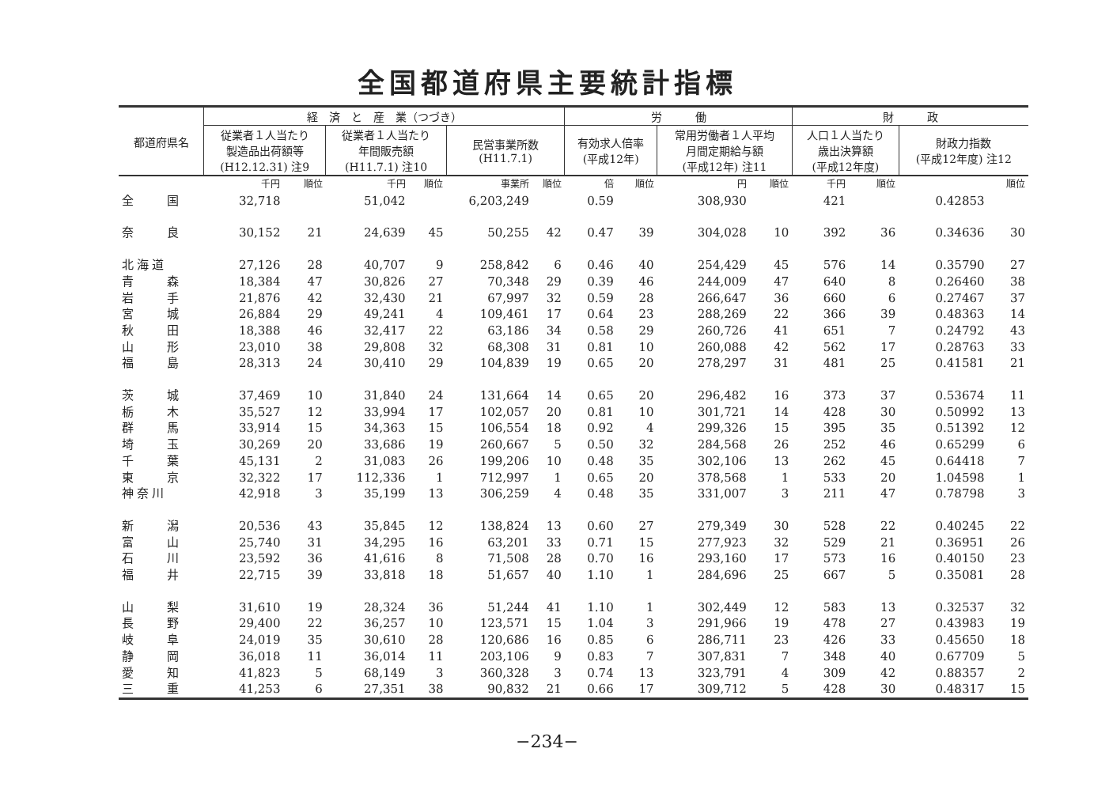全国都道府県主要統計指標
| 都道府県名 | 経 済 と 産 業（つづき） | | | | | | 労 働 | | | | 財 政 | | | |
| --- | --- | --- | --- | --- | --- | --- | --- | --- | --- | --- | --- | --- | --- | --- |
| | 従業者１人当たり 製造品出荷額等 (H12.12.31) 注9 | | 従業者１人当たり 年間販売額 (H11.7.1) 注10 | | 民営事業所数 (H11.7.1) | | 有効求人倍率 (平成12年) | | 常用労働者１人平均 月間定期給与額 (平成12年) 注11 | | 人口１人当たり 歳出決算額 (平成12年度) | | 財政力指数 (平成12年度) 注12 | |
| | 千円 | 順位 | 千円 | 順位 | 事業所 | 順位 | 倍 | 順位 | 円 | 順位 | 千円 | 順位 | | 順位 |
| 全 国 | 32,718 | | 51,042 | | 6,203,249 | | 0.59 | | 308,930 | | 421 | | 0.42853 | |
| 奈 良 | 30,152 | 21 | 24,639 | 45 | 50,255 | 42 | 0.47 | 39 | 304,028 | 10 | 392 | 36 | 0.34636 | 30 |
| 北海道 | 27,126 | 28 | 40,707 | 9 | 258,842 | 6 | 0.46 | 40 | 254,429 | 45 | 576 | 14 | 0.35790 | 27 |
| 青 森 | 18,384 | 47 | 30,826 | 27 | 70,348 | 29 | 0.39 | 46 | 244,009 | 47 | 640 | 8 | 0.26460 | 38 |
| 岩 手 | 21,876 | 42 | 32,430 | 21 | 67,997 | 32 | 0.59 | 28 | 266,647 | 36 | 660 | 6 | 0.27467 | 37 |
| 宮 城 | 26,884 | 29 | 49,241 | 4 | 109,461 | 17 | 0.64 | 23 | 288,269 | 22 | 366 | 39 | 0.48363 | 14 |
| 秋 田 | 18,388 | 46 | 32,417 | 22 | 63,186 | 34 | 0.58 | 29 | 260,726 | 41 | 651 | 7 | 0.24792 | 43 |
| 山 形 | 23,010 | 38 | 29,808 | 32 | 68,308 | 31 | 0.81 | 10 | 260,088 | 42 | 562 | 17 | 0.28763 | 33 |
| 福 島 | 28,313 | 24 | 30,410 | 29 | 104,839 | 19 | 0.65 | 20 | 278,297 | 31 | 481 | 25 | 0.41581 | 21 |
| 茨 城 | 37,469 | 10 | 31,840 | 24 | 131,664 | 14 | 0.65 | 20 | 296,482 | 16 | 373 | 37 | 0.53674 | 11 |
| 栃 木 | 35,527 | 12 | 33,994 | 17 | 102,057 | 20 | 0.81 | 10 | 301,721 | 14 | 428 | 30 | 0.50992 | 13 |
| 群 馬 | 33,914 | 15 | 34,363 | 15 | 106,554 | 18 | 0.92 | 4 | 299,326 | 15 | 395 | 35 | 0.51392 | 12 |
| 埼 玉 | 30,269 | 20 | 33,686 | 19 | 260,667 | 5 | 0.50 | 32 | 284,568 | 26 | 252 | 46 | 0.65299 | 6 |
| 千 葉 | 45,131 | 2 | 31,083 | 26 | 199,206 | 10 | 0.48 | 35 | 302,106 | 13 | 262 | 45 | 0.64418 | 7 |
| 東 京 | 32,322 | 17 | 112,336 | 1 | 712,997 | 1 | 0.65 | 20 | 378,568 | 1 | 533 | 20 | 1.04598 | 1 |
| 神奈川 | 42,918 | 3 | 35,199 | 13 | 306,259 | 4 | 0.48 | 35 | 331,007 | 3 | 211 | 47 | 0.78798 | 3 |
| 新 潟 | 20,536 | 43 | 35,845 | 12 | 138,824 | 13 | 0.60 | 27 | 279,349 | 30 | 528 | 22 | 0.40245 | 22 |
| 富 山 | 25,740 | 31 | 34,295 | 16 | 63,201 | 33 | 0.71 | 15 | 277,923 | 32 | 529 | 21 | 0.36951 | 26 |
| 石 川 | 23,592 | 36 | 41,616 | 8 | 71,508 | 28 | 0.70 | 16 | 293,160 | 17 | 573 | 16 | 0.40150 | 23 |
| 福 井 | 22,715 | 39 | 33,818 | 18 | 51,657 | 40 | 1.10 | 1 | 284,696 | 25 | 667 | 5 | 0.35081 | 28 |
| 山 梨 | 31,610 | 19 | 28,324 | 36 | 51,244 | 41 | 1.10 | 1 | 302,449 | 12 | 583 | 13 | 0.32537 | 32 |
| 長 野 | 29,400 | 22 | 36,257 | 10 | 123,571 | 15 | 1.04 | 3 | 291,966 | 19 | 478 | 27 | 0.43983 | 19 |
| 岐 阜 | 24,019 | 35 | 30,610 | 28 | 120,686 | 16 | 0.85 | 6 | 286,711 | 23 | 426 | 33 | 0.45650 | 18 |
| 静 岡 | 36,018 | 11 | 36,014 | 11 | 203,106 | 9 | 0.83 | 7 | 307,831 | 7 | 348 | 40 | 0.67709 | 5 |
| 愛 知 | 41,823 | 5 | 68,149 | 3 | 360,328 | 3 | 0.74 | 13 | 323,791 | 4 | 309 | 42 | 0.88357 | 2 |
| 三 重 | 41,253 | 6 | 27,351 | 38 | 90,832 | 21 | 0.66 | 17 | 309,712 | 5 | 428 | 30 | 0.48317 | 15 |
−234−